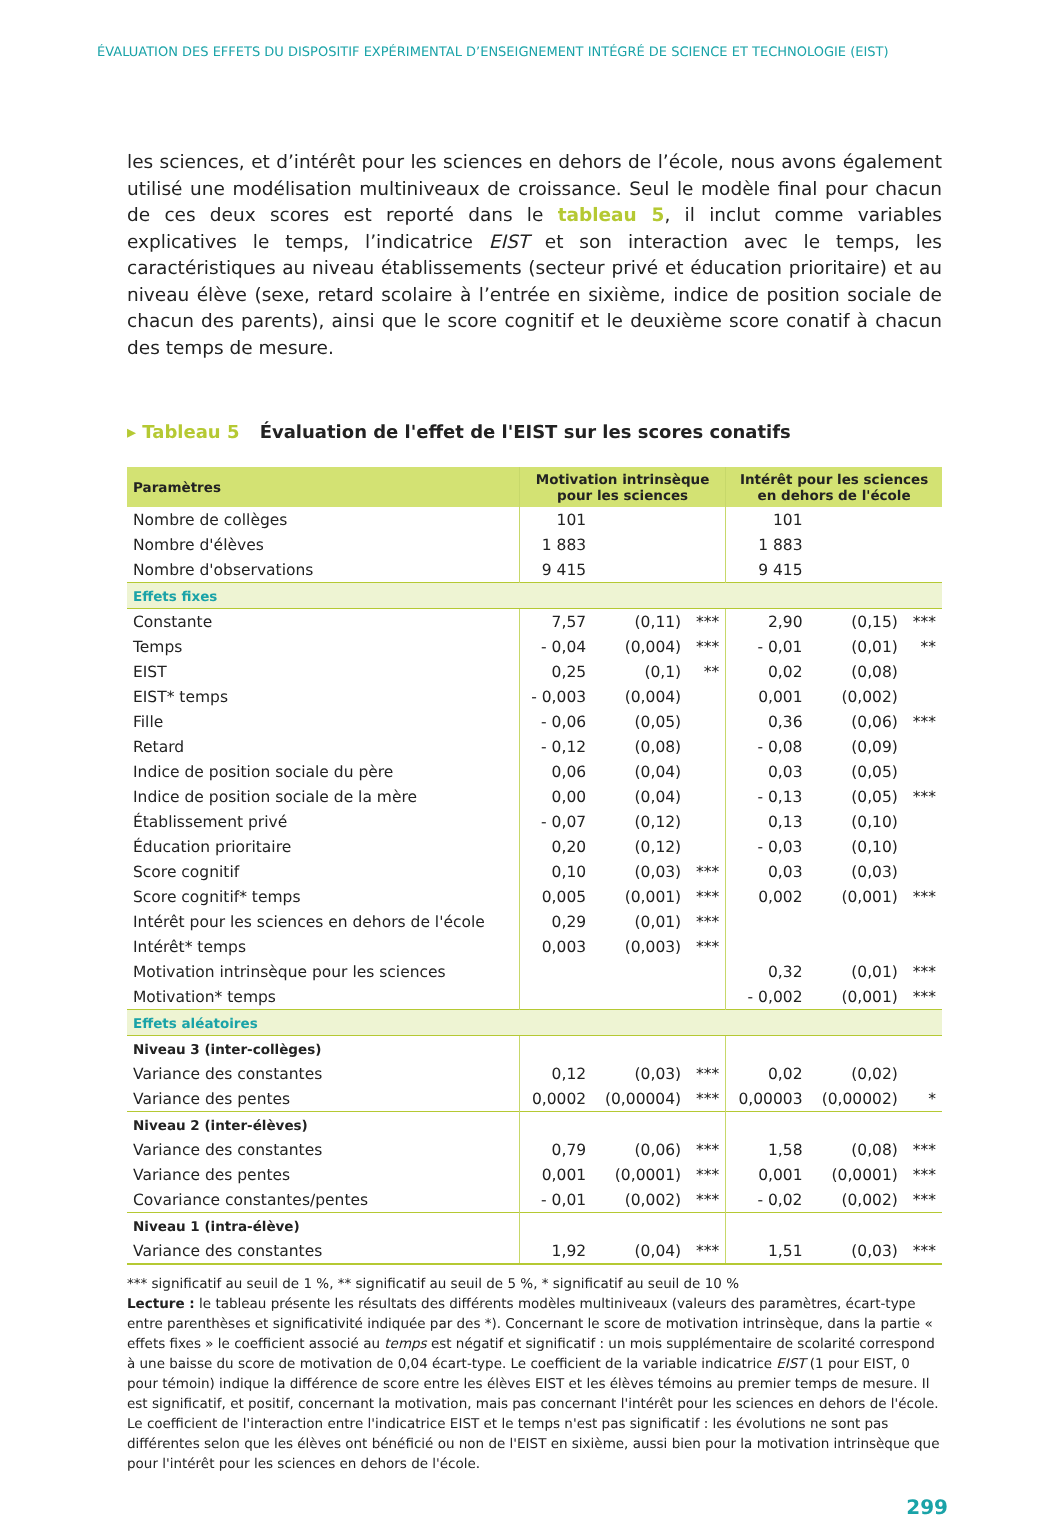ÉVALUATION DES EFFETS DU DISPOSITIF EXPÉRIMENTAL D’ENSEIGNEMENT INTÉGRÉ DE SCIENCE ET TECHNOLOGIE (EIST)
les sciences, et d’intérêt pour les sciences en dehors de l’école, nous avons également utilisé une modélisation multiniveaux de croissance. Seul le modèle final pour chacun de ces deux scores est reporté dans le tableau 5, il inclut comme variables explicatives le temps, l’indicatrice EIST et son interaction avec le temps, les caractéristiques au niveau établissements (secteur privé et éducation prioritaire) et au niveau élève (sexe, retard scolaire à l’entrée en sixième, indice de position sociale de chacun des parents), ainsi que le score cognitif et le deuxième score conatif à chacun des temps de mesure.
▸ Tableau 5 Évaluation de l'effet de l'EIST sur les scores conatifs
| Paramètres | Motivation intrinsèque pour les sciences | | | Intérêt pour les sciences en dehors de l'école | | |
| --- | --- | --- | --- | --- | --- | --- |
| Nombre de collèges | 101 | | | 101 | | |
| Nombre d'élèves | 1 883 | | | 1 883 | | |
| Nombre d'observations | 9 415 | | | 9 415 | | |
| Effets fixes | | | | | | |
| Constante | 7,57 | (0,11) | *** | 2,90 | (0,15) | *** |
| Temps | - 0,04 | (0,004) | *** | - 0,01 | (0,01) | ** |
| EIST | 0,25 | (0,1) | ** | 0,02 | (0,08) | |
| EIST* temps | - 0,003 | (0,004) | | 0,001 | (0,002) | |
| Fille | - 0,06 | (0,05) | | 0,36 | (0,06) | *** |
| Retard | - 0,12 | (0,08) | | - 0,08 | (0,09) | |
| Indice de position sociale du père | 0,06 | (0,04) | | 0,03 | (0,05) | |
| Indice de position sociale de la mère | 0,00 | (0,04) | | - 0,13 | (0,05) | *** |
| Établissement privé | - 0,07 | (0,12) | | 0,13 | (0,10) | |
| Éducation prioritaire | 0,20 | (0,12) | | - 0,03 | (0,10) | |
| Score cognitif | 0,10 | (0,03) | *** | 0,03 | (0,03) | |
| Score cognitif* temps | 0,005 | (0,001) | *** | 0,002 | (0,001) | *** |
| Intérêt pour les sciences en dehors de l'école | 0,29 | (0,01) | *** | | | |
| Intérêt* temps | 0,003 | (0,003) | *** | | | |
| Motivation intrinsèque pour les sciences | | | | 0,32 | (0,01) | *** |
| Motivation* temps | | | | - 0,002 | (0,001) | *** |
| Effets aléatoires | | | | | | |
| Niveau 3 (inter-collèges) | | | | | | |
| Variance des constantes | 0,12 | (0,03) | *** | 0,02 | (0,02) | |
| Variance des pentes | 0,0002 | (0,00004) | *** | 0,00003 | (0,00002) | * |
| Niveau 2 (inter-élèves) | | | | | | |
| Variance des constantes | 0,79 | (0,06) | *** | 1,58 | (0,08) | *** |
| Variance des pentes | 0,001 | (0,0001) | *** | 0,001 | (0,0001) | *** |
| Covariance constantes/pentes | - 0,01 | (0,002) | *** | - 0,02 | (0,002) | *** |
| Niveau 1 (intra-élève) | | | | | | |
| Variance des constantes | 1,92 | (0,04) | *** | 1,51 | (0,03) | *** |
*** significatif au seuil de 1 %, ** significatif au seuil de 5 %, * significatif au seuil de 10 %
Lecture : le tableau présente les résultats des différents modèles multiniveaux (valeurs des paramètres, écart-type entre parenthèses et significativité indiquée par des *). Concernant le score de motivation intrinsèque, dans la partie « effets fixes » le coefficient associé au temps est négatif et significatif : un mois supplémentaire de scolarité correspond à une baisse du score de motivation de 0,04 écart-type. Le coefficient de la variable indicatrice EIST (1 pour EIST, 0 pour témoin) indique la différence de score entre les élèves EIST et les élèves témoins au premier temps de mesure. Il est significatif, et positif, concernant la motivation, mais pas concernant l'intérêt pour les sciences en dehors de l'école. Le coefficient de l'interaction entre l'indicatrice EIST et le temps n'est pas significatif : les évolutions ne sont pas différentes selon que les élèves ont bénéficié ou non de l'EIST en sixième, aussi bien pour la motivation intrinsèque que pour l'intérêt pour les sciences en dehors de l'école.
299